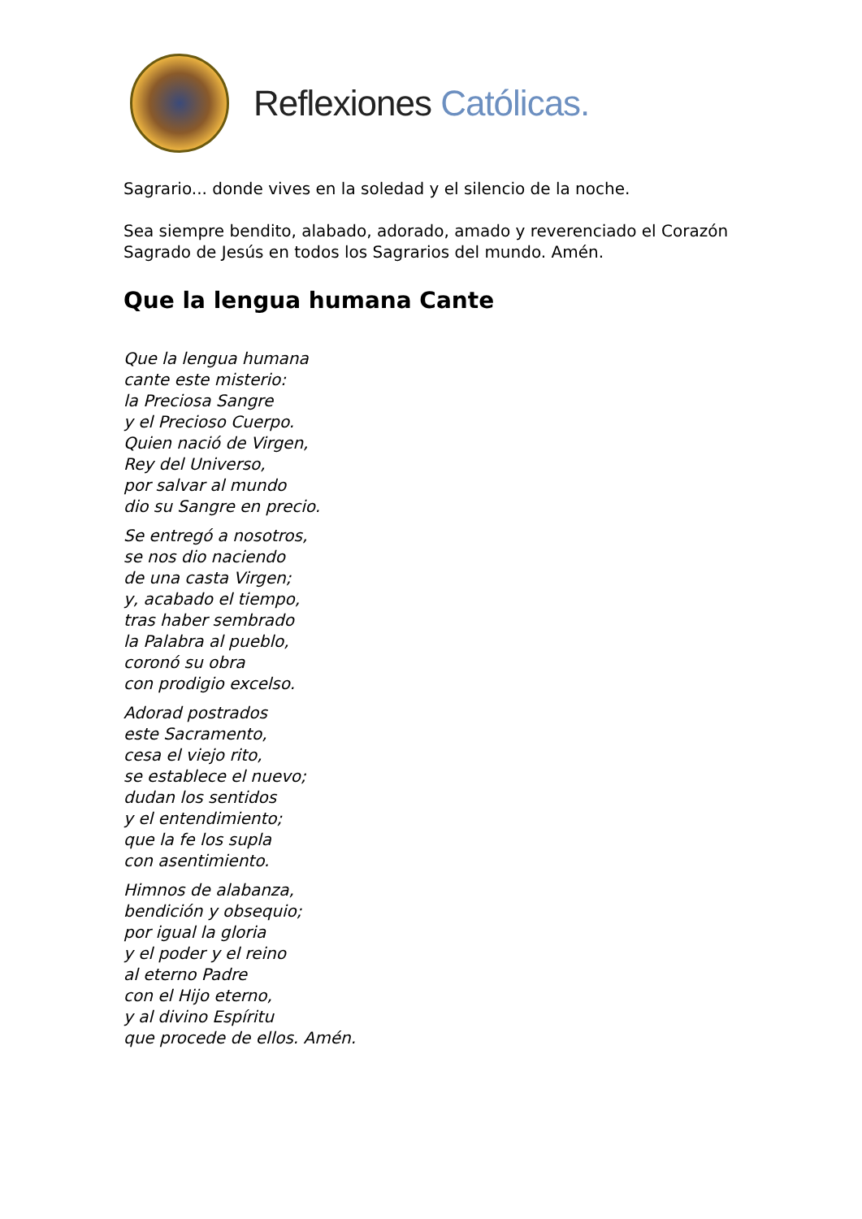Reflexiones Católicas.
Sagrario... donde vives en la soledad y el silencio de la noche.
Sea siempre bendito, alabado, adorado, amado y reverenciado el Corazón Sagrado de Jesús en todos los Sagrarios del mundo. Amén.
Que la lengua humana Cante
Que la lengua humana
cante este misterio:
la Preciosa Sangre
y el Precioso Cuerpo.
Quien nació de Virgen,
Rey del Universo,
por salvar al mundo
dio su Sangre en precio.
Se entregó a nosotros,
se nos dio naciendo
de una casta Virgen;
y, acabado el tiempo,
tras haber sembrado
la Palabra al pueblo,
coronó su obra
con prodigio excelso.
Adorad postrados
este Sacramento,
cesa el viejo rito,
se establece el nuevo;
dudan los sentidos
y el entendimiento;
que la fe los supla
con asentimiento.
Himnos de alabanza,
bendición y obsequio;
por igual la gloria
y el poder y el reino
al eterno Padre
con el Hijo eterno,
y al divino Espíritu
que procede de ellos. Amén.